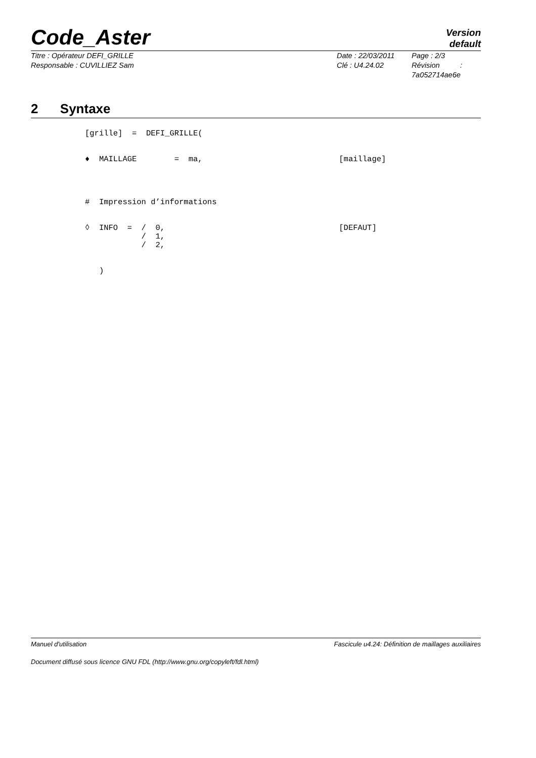Code_Aster
Version
default
Titre : Opérateur DEFI_GRILLE
Responsable : CUVILLIEZ Sam
Date : 22/03/2011
Clé : U4.24.02
Page : 2/3
Révision :
7a052714ae6e
2 Syntaxe
[grille]  =  DEFI_GRILLE(


♦  MAILLAGE        =  ma,                             [maillage]




#  Impression d’informations


◊  INFO  =  /  0,                                     [DEFAUT]
            /  1,
            /  2,


   )
Manuel d'utilisation Fascicule u4.24: Définition de maillages auxiliaires
Document diffusé sous licence GNU FDL (http://www.gnu.org/copyleft/fdl.html)